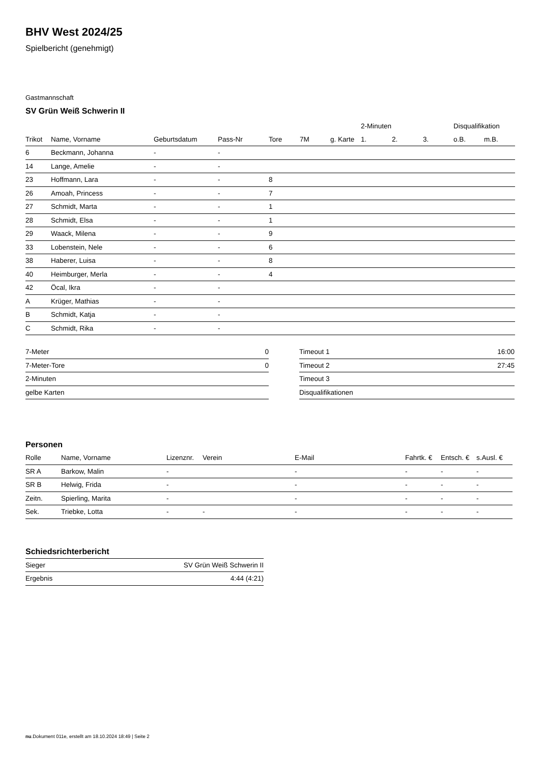BHV West 2024/25
Spielbericht (genehmigt)
Gastmannschaft
SV Grün Weiß Schwerin II
| | | | | | | | 2-Minuten | | | Disqualifikation | |
| --- | --- | --- | --- | --- | --- | --- | --- | --- | --- | --- | --- |
| Trikot | Name, Vorname | Geburtsdatum | Pass-Nr | Tore | 7M | g. Karte | 1. | 2. | 3. | o.B. | m.B. |
| 6 | Beckmann, Johanna | - | - | | | | | | | | |
| 14 | Lange, Amelie | - | - | | | | | | | | |
| 23 | Hoffmann, Lara | - | - | 8 | | | | | | | |
| 26 | Amoah, Princess | - | - | 7 | | | | | | | |
| 27 | Schmidt, Marta | - | - | 1 | | | | | | | |
| 28 | Schmidt, Elsa | - | - | 1 | | | | | | | |
| 29 | Waack, Milena | - | - | 9 | | | | | | | |
| 33 | Lobenstein, Nele | - | - | 6 | | | | | | | |
| 38 | Haberer, Luisa | - | - | 8 | | | | | | | |
| 40 | Heimburger, Merla | - | - | 4 | | | | | | | |
| 42 | Öcal, Ikra | - | - | | | | | | | | |
| A | Krüger, Mathias | - | - | | | | | | | | |
| B | Schmidt, Katja | - | - | | | | | | | | |
| C | Schmidt, Rika | - | - | | | | | | | | |
| 7-Meter | 0 |
| 7-Meter-Tore | 0 |
| 2-Minuten | |
| gelbe Karten | |
| Timeout 1 | 16:00 |
| Timeout 2 | 27:45 |
| Timeout 3 | |
| Disqualifikationen | |
Personen
| Rolle | Name, Vorname | Lizenznr. | Verein | E-Mail | Fahrtk. € | Entsch. € | s.Ausl. € |
| SR A | Barkow, Malin | - | | - | - | - | - |
| SR B | Helwig, Frida | - | | - | - | - | - |
| Zeitn. | Spierling, Marita | - | | - | - | - | - |
| Sek. | Triebke, Lotta | - | - | - | - | - | - |
Schiedsrichterbericht
| Sieger | SV Grün Weiß Schwerin II |
| Ergebnis | 4:44 (4:21) |
nu.Dokument 011e, erstellt am 18.10.2024 18:49 | Seite 2